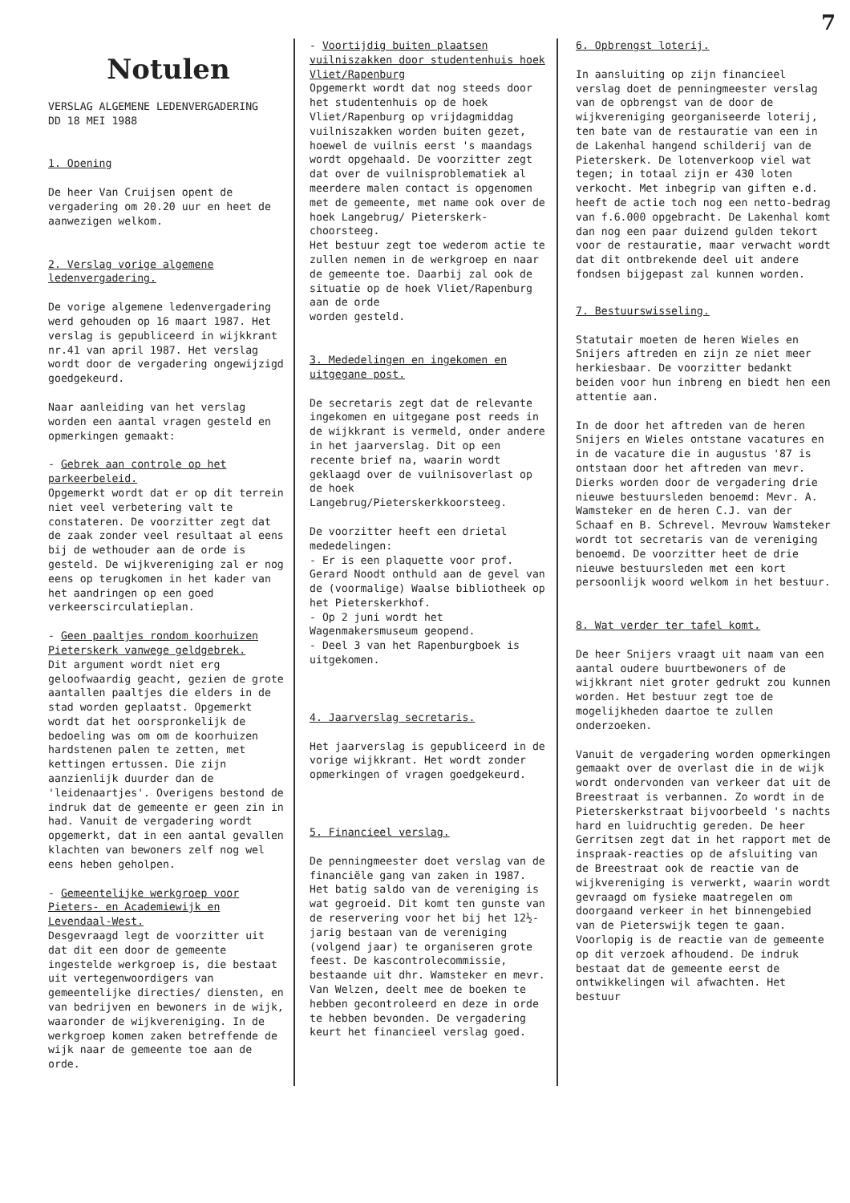7
Notulen
VERSLAG ALGEMENE LEDENVERGADERING
DD 18 MEI 1988
1. Opening
De heer Van Cruijsen opent de vergadering om 20.20 uur en heet de aanwezigen welkom.
2. Verslag vorige algemene ledenvergadering.
De vorige algemene ledenvergadering werd gehouden op 16 maart 1987. Het verslag is gepubliceerd in wijkkrant nr.41 van april 1987. Het verslag wordt door de vergadering ongewijzigd goedgekeurd.
Naar aanleiding van het verslag worden een aantal vragen gesteld en opmerkingen gemaakt:
- Gebrek aan controle op het parkeerbeleid.
Opgemerkt wordt dat er op dit terrein niet veel verbetering valt te constateren. De voorzitter zegt dat de zaak zonder veel resultaat al eens bij de wethouder aan de orde is gesteld. De wijkvereniging zal er nog eens op terugkomen in het kader van het aandringen op een goed verkeerscirculatieplan.
- Geen paaltjes rondom koorhuizen Pieterskerk vanwege geldgebrek.
Dit argument wordt niet erg geloofwaardig geacht, gezien de grote aantallen paaltjes die elders in de stad worden geplaatst. Opgemerkt wordt dat het oorspronkelijk de bedoeling was om om de koorhuizen hardstenen palen te zetten, met kettingen ertussen. Die zijn aanzienlijk duurder dan de 'leidenaartjes'. Overigens bestond de indruk dat de gemeente er geen zin in had. Vanuit de vergadering wordt opgemerkt, dat in een aantal gevallen klachten van bewoners zelf nog wel eens heben geholpen.
- Gemeentelijke werkgroep voor Pieters- en Academiewijk en Levendaal-West.
Desgevraagd legt de voorzitter uit dat dit een door de gemeente ingestelde werkgroep is, die bestaat uit vertegenwoordigers van gemeentelijke directies/ diensten, en van bedrijven en bewoners in de wijk, waaronder de wijkvereniging. In de werkgroep komen zaken betreffende de wijk naar de gemeente toe aan de orde.
- Voortijdig buiten plaatsen vuilniszakken door studentenhuis hoek Vliet/Rapenburg
Opgemerkt wordt dat nog steeds door het studentenhuis op de hoek Vliet/Rapenburg op vrijdagmiddag vuilniszakken worden buiten gezet, hoewel de vuilnis eerst 's maandags wordt opgehaald. De voorzitter zegt dat over de vuilnisproblematiek al meerdere malen contact is opgenomen met de gemeente, met name ook over de hoek Langebrug/ Pieterskerk-choorsteeg.
Het bestuur zegt toe wederom actie te zullen nemen in de werkgroep en naar de gemeente toe. Daarbij zal ook de situatie op de hoek Vliet/Rapenburg aan de orde
worden gesteld.
3. Mededelingen en ingekomen en uitgegane post.
De secretaris zegt dat de relevante ingekomen en uitgegane post reeds in de wijkkrant is vermeld, onder andere in het jaarverslag. Dit op een recente brief na, waarin wordt geklaagd over de vuilnisoverlast op de hoek Langebrug/Pieterskerkkoorsteeg.
De voorzitter heeft een drietal mededelingen:
- Er is een plaquette voor prof. Gerard Noodt onthuld aan de gevel van de (voormalige) Waalse bibliotheek op het Pieterskerkhof.
- Op 2 juni wordt het Wagenmakersmuseum geopend.
- Deel 3 van het Rapenburgboek is uitgekomen.
4. Jaarverslag secretaris.
Het jaarverslag is gepubliceerd in de vorige wijkkrant. Het wordt zonder opmerkingen of vragen goedgekeurd.
5. Financieel verslag.
De penningmeester doet verslag van de financiële gang van zaken in 1987. Het batig saldo van de vereniging is wat gegroeid. Dit komt ten gunste van de reservering voor het bij het 12½-jarig bestaan van de vereniging (volgend jaar) te organiseren grote feest. De kascontrolecommissie, bestaande uit dhr. Wamsteker en mevr. Van Welzen, deelt mee de boeken te hebben gecontroleerd en deze in orde te hebben bevonden. De vergadering keurt het financieel verslag goed.
6. Opbrengst loterij.
In aansluiting op zijn financieel verslag doet de penningmeester verslag van de opbrengst van de door de wijkvereniging georganiseerde loterij, ten bate van de restauratie van een in de Lakenhal hangend schilderij van de Pieterskerk. De lotenverkoop viel wat tegen; in totaal zijn er 430 loten verkocht. Met inbegrip van giften e.d. heeft de actie toch nog een netto-bedrag van f.6.000 opgebracht. De Lakenhal komt dan nog een paar duizend gulden tekort voor de restauratie, maar verwacht wordt dat dit ontbrekende deel uit andere fondsen bijgepast zal kunnen worden.
7. Bestuurswisseling.
Statutair moeten de heren Wieles en Snijers aftreden en zijn ze niet meer herkiesbaar. De voorzitter bedankt beiden voor hun inbreng en biedt hen een attentie aan.
In de door het aftreden van de heren Snijers en Wieles ontstane vacatures en in de vacature die in augustus '87 is ontstaan door het aftreden van mevr. Dierks worden door de vergadering drie nieuwe bestuursleden benoemd: Mevr. A. Wamsteker en de heren C.J. van der Schaaf en B. Schrevel. Mevrouw Wamsteker wordt tot secretaris van de vereniging benoemd. De voorzitter heet de drie nieuwe bestuursleden met een kort persoonlijk woord welkom in het bestuur.
8. Wat verder ter tafel komt.
De heer Snijers vraagt uit naam van een aantal oudere buurtbewoners of de wijkkrant niet groter gedrukt zou kunnen worden. Het bestuur zegt toe de mogelijkheden daartoe te zullen onderzoeken.
Vanuit de vergadering worden opmerkingen gemaakt over de overlast die in de wijk wordt ondervonden van verkeer dat uit de Breestraat is verbannen. Zo wordt in de Pieterskerkstraat bijvoorbeeld 's nachts hard en luidruchtig gereden. De heer Gerritsen zegt dat in het rapport met de inspraak-reacties op de afsluiting van de Breestraat ook de reactie van de wijkvereniging is verwerkt, waarin wordt gevraagd om fysieke maatregelen om doorgaand verkeer in het binnengebied van de Pieterswijk tegen te gaan. Voorlopig is de reactie van de gemeente op dit verzoek afhoudend. De indruk bestaat dat de gemeente eerst de ontwikkelingen wil afwachten. Het bestuur